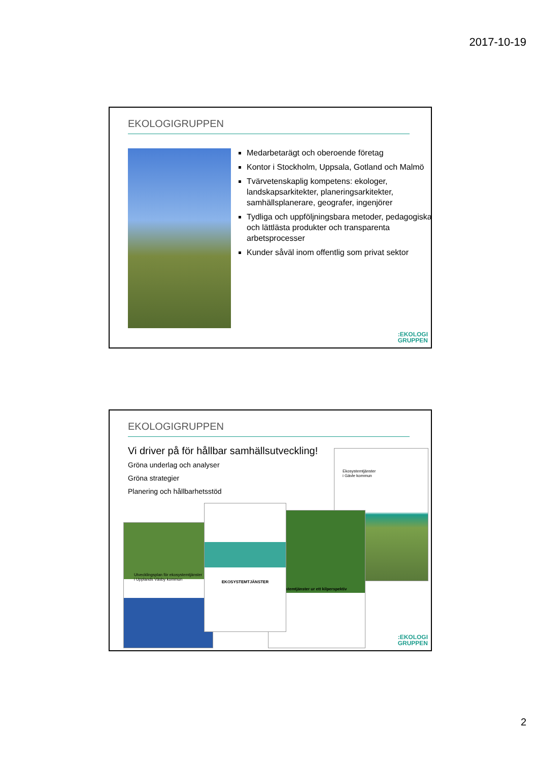2017-10-19
EKOLOGIGRUPPEN
Medarbetarägt och oberoende företag
Kontor i Stockholm, Uppsala, Gotland och Malmö
Tvärvetenskaplig kompetens: ekologer, landskapsarkitekter, planeringsarkitekter, samhällsplanerare, geografer, ingenjörer
Tydliga och uppföljningsbara metoder, pedagogiska och lättlästa produkter och transparenta arbetsprocesser
Kunder såväl inom offentlig som privat sektor
:EKOLOGI
GRUPPEN
EKOLOGIGRUPPEN
Vi driver på för hållbar samhällsutveckling!
Gröna underlag och analyser
Gröna strategier
Planering och hållbarhetsstöd
Ekosystemtjänster
i Gävle kommun
Ekosystemtjänster ur ett kilperspektiv
Utvecklingsplan för ekosystemtjänster i Upplands Väsby kommun
EKOSYSTEMTJÄNSTER
:EKOLOGI
GRUPPEN
2